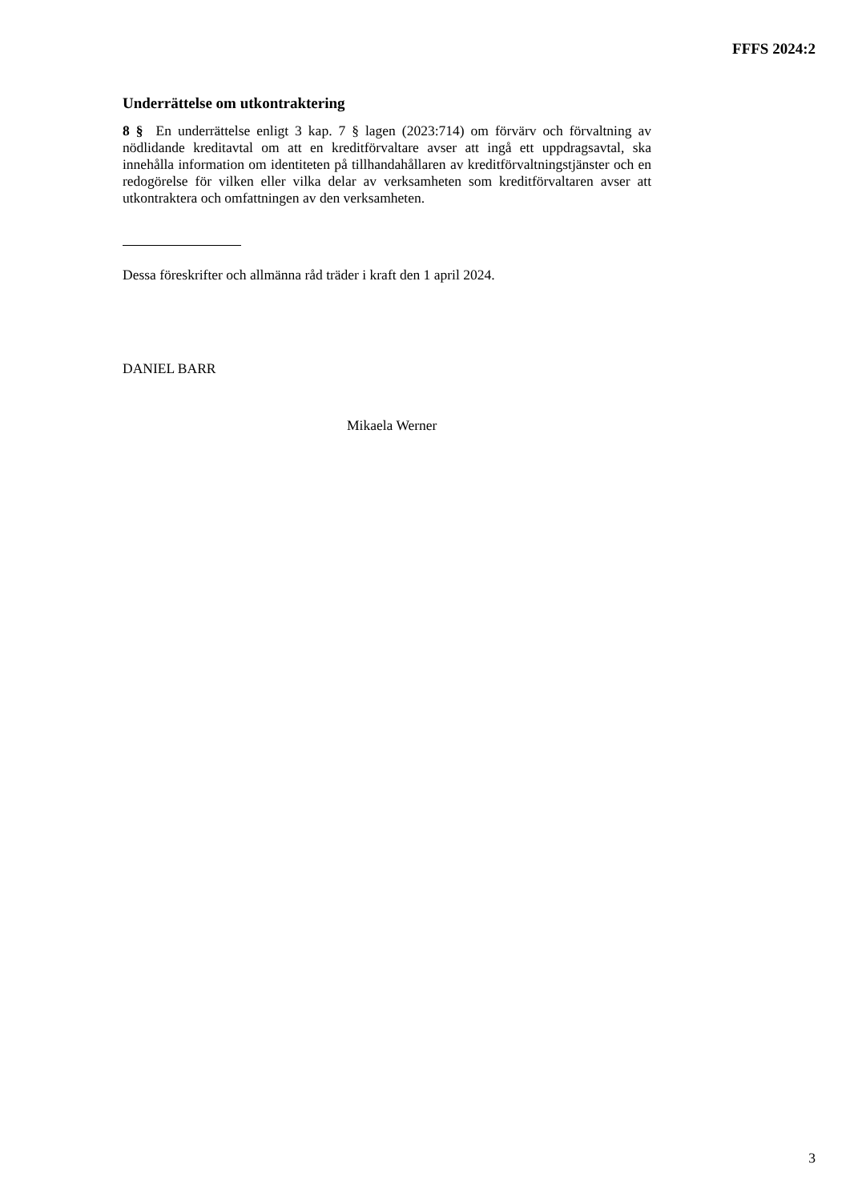FFFS 2024:2
Underrättelse om utkontraktering
8 § En underrättelse enligt 3 kap. 7 § lagen (2023:714) om förvärv och förvaltning av nödlidande kreditavtal om att en kreditförvaltare avser att ingå ett uppdragsavtal, ska innehålla information om identiteten på tillhandahållaren av kreditförvaltnings­tjänster och en redogörelse för vilken eller vilka delar av verksamheten som kredit­förvaltaren avser att utkontraktera och omfattningen av den verksamheten.
Dessa föreskrifter och allmänna råd träder i kraft den 1 april 2024.
DANIEL BARR
Mikaela Werner
3